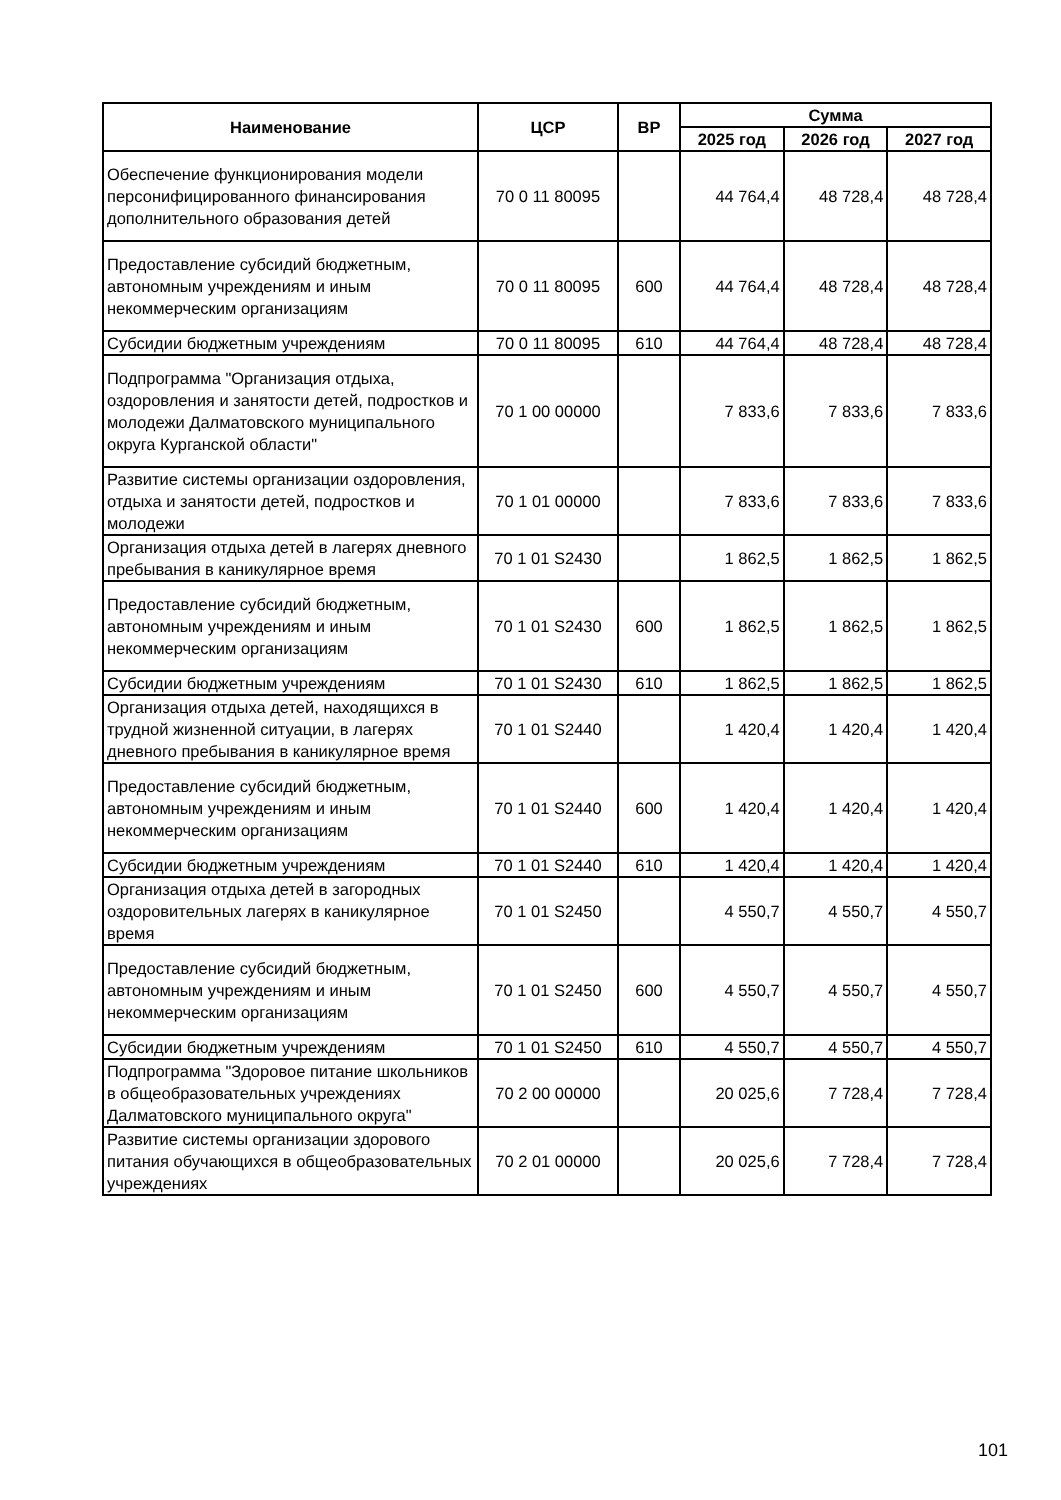| Наименование | ЦСР | ВР | Сумма | | |
| --- | --- | --- | --- | --- | --- |
| | | | 2025 год | 2026 год | 2027 год |
| Обеспечение функционирования модели персонифицированного финансирования дополнительного образования детей | 70 0 11 80095 | | 44 764,4 | 48 728,4 | 48 728,4 |
| Предоставление субсидий бюджетным, автономным учреждениям и иным некоммерческим организациям | 70 0 11 80095 | 600 | 44 764,4 | 48 728,4 | 48 728,4 |
| Субсидии бюджетным учреждениям | 70 0 11 80095 | 610 | 44 764,4 | 48 728,4 | 48 728,4 |
| Подпрограмма "Организация отдыха, оздоровления и занятости детей, подростков и молодежи Далматовского муниципального округа Курганской области" | 70 1 00 00000 | | 7 833,6 | 7 833,6 | 7 833,6 |
| Развитие системы организации оздоровления, отдыха и занятости детей, подростков и молодежи | 70 1 01 00000 | | 7 833,6 | 7 833,6 | 7 833,6 |
| Организация отдыха детей в лагерях дневного пребывания в каникулярное время | 70 1 01 S2430 | | 1 862,5 | 1 862,5 | 1 862,5 |
| Предоставление субсидий бюджетным, автономным учреждениям и иным некоммерческим организациям | 70 1 01 S2430 | 600 | 1 862,5 | 1 862,5 | 1 862,5 |
| Субсидии бюджетным учреждениям | 70 1 01 S2430 | 610 | 1 862,5 | 1 862,5 | 1 862,5 |
| Организация отдыха детей, находящихся в трудной жизненной ситуации, в лагерях дневного пребывания в каникулярное время | 70 1 01 S2440 | | 1 420,4 | 1 420,4 | 1 420,4 |
| Предоставление субсидий бюджетным, автономным учреждениям и иным некоммерческим организациям | 70 1 01 S2440 | 600 | 1 420,4 | 1 420,4 | 1 420,4 |
| Субсидии бюджетным учреждениям | 70 1 01 S2440 | 610 | 1 420,4 | 1 420,4 | 1 420,4 |
| Организация отдыха детей в загородных оздоровительных лагерях в каникулярное время | 70 1 01 S2450 | | 4 550,7 | 4 550,7 | 4 550,7 |
| Предоставление субсидий бюджетным, автономным учреждениям и иным некоммерческим организациям | 70 1 01 S2450 | 600 | 4 550,7 | 4 550,7 | 4 550,7 |
| Субсидии бюджетным учреждениям | 70 1 01 S2450 | 610 | 4 550,7 | 4 550,7 | 4 550,7 |
| Подпрограмма "Здоровое питание школьников в общеобразовательных учреждениях Далматовского муниципального округа" | 70 2 00 00000 | | 20 025,6 | 7 728,4 | 7 728,4 |
| Развитие системы организации здорового питания обучающихся в общеобразовательных учреждениях | 70 2 01 00000 | | 20 025,6 | 7 728,4 | 7 728,4 |
101